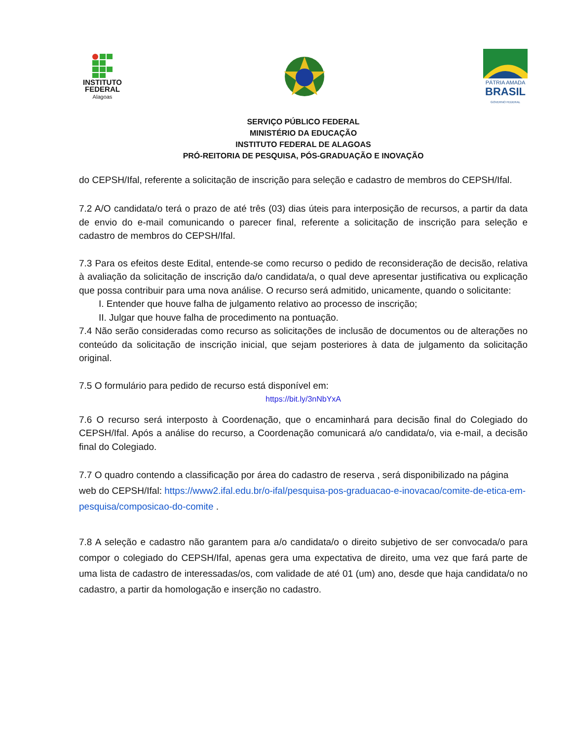INSTITUTO
FEDERAL
Alagoas
PÁTRIA AMADA
BRASIL
GOVERNO FEDERAL
SERVIÇO PÚBLICO FEDERAL
MINISTÉRIO DA EDUCAÇÃO
INSTITUTO FEDERAL DE ALAGOAS
PRÓ-REITORIA DE PESQUISA, PÓS-GRADUAÇÃO E INOVAÇÃO
do CEPSH/Ifal, referente a solicitação de inscrição para seleção e cadastro de membros do CEPSH/Ifal.
7.2 A/O candidata/o terá o prazo de até três (03) dias úteis para interposição de recursos, a partir da data de envio do e-mail comunicando o parecer final, referente a solicitação de inscrição para seleção e cadastro de membros do CEPSH/Ifal.
7.3 Para os efeitos deste Edital, entende-se como recurso o pedido de reconsideração de decisão, relativa à avaliação da solicitação de inscrição da/o candidata/a, o qual deve apresentar justificativa ou explicação que possa contribuir para uma nova análise. O recurso será admitido, unicamente, quando o solicitante:
I. Entender que houve falha de julgamento relativo ao processo de inscrição;
II. Julgar que houve falha de procedimento na pontuação.
7.4 Não serão consideradas como recurso as solicitações de inclusão de documentos ou de alterações no conteúdo da solicitação de inscrição inicial, que sejam posteriores à data de julgamento da solicitação original.
7.5 O formulário para pedido de recurso está disponível em:
https://bit.ly/3nNbYxA
7.6 O recurso será interposto à Coordenação, que o encaminhará para decisão final do Colegiado do CEPSH/Ifal. Após a análise do recurso, a Coordenação comunicará a/o candidata/o, via e-mail, a decisão final do Colegiado.
7.7 O quadro contendo a classificação por área do cadastro de reserva , será disponibilizado na página web do CEPSH/Ifal: https://www2.ifal.edu.br/o-ifal/pesquisa-pos-graduacao-e-inovacao/comite-de-etica-em-pesquisa/composicao-do-comite .
7.8 A seleção e cadastro não garantem para a/o candidata/o o direito subjetivo de ser convocada/o para compor o colegiado do CEPSH/Ifal, apenas gera uma expectativa de direito, uma vez que fará parte de uma lista de cadastro de interessadas/os, com validade de até 01 (um) ano, desde que haja candidata/o no cadastro, a partir da homologação e inserção no cadastro.